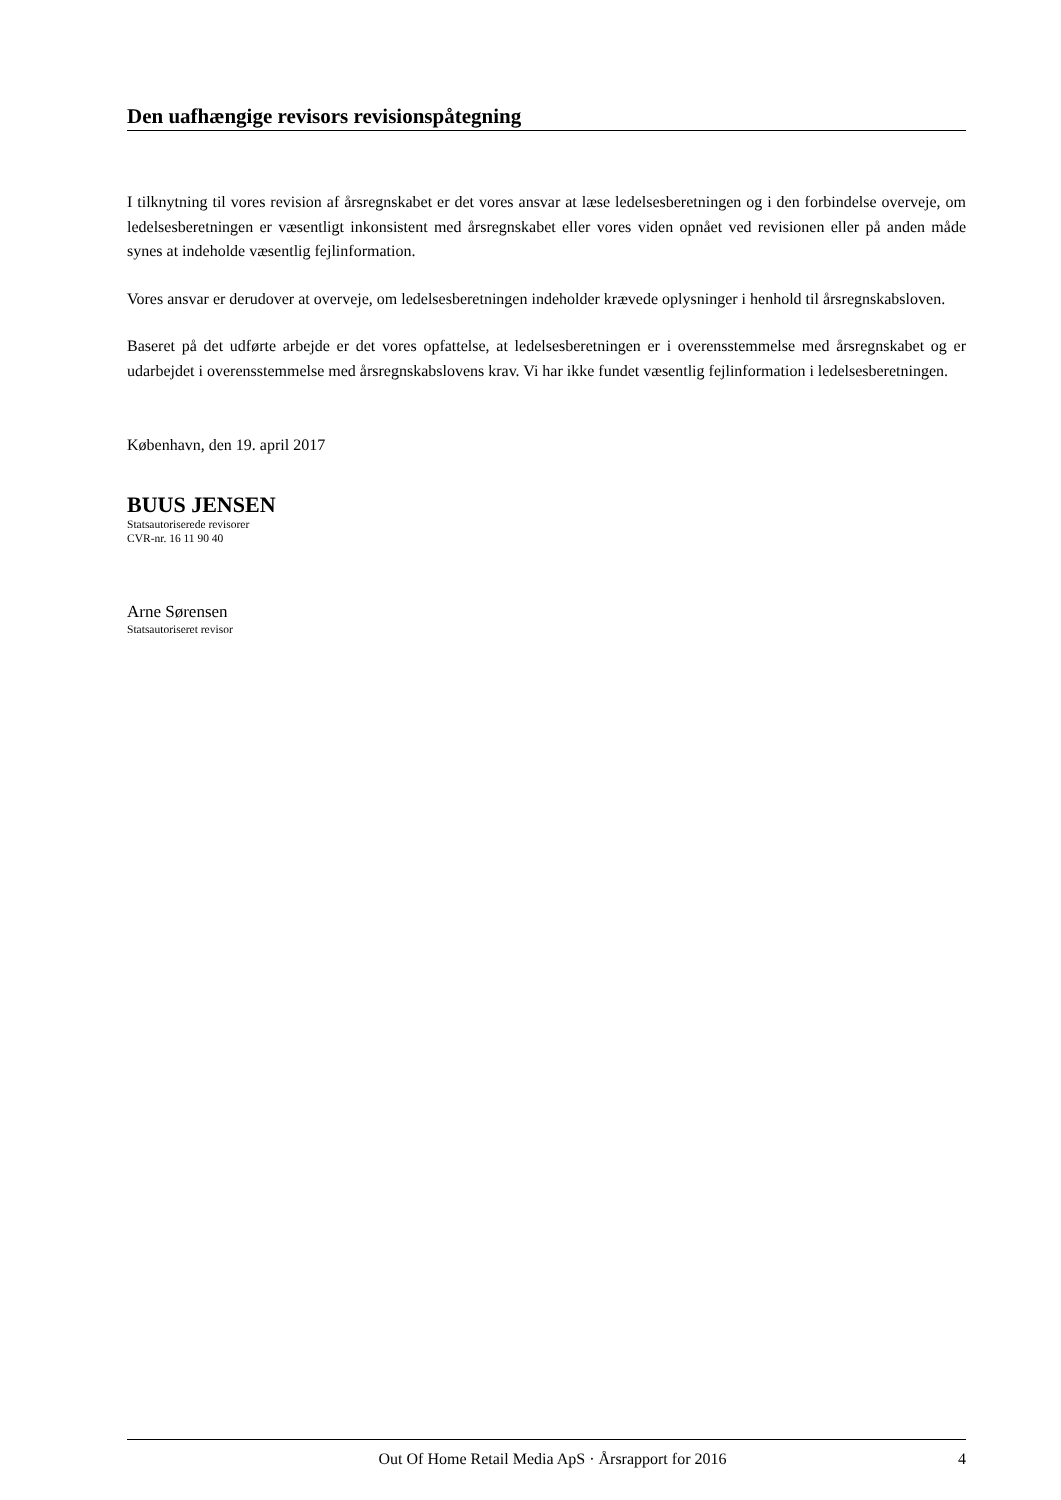Den uafhængige revisors revisionspåtegning
I tilknytning til vores revision af årsregnskabet er det vores ansvar at læse ledelsesberetningen og i den forbindelse overveje, om ledelsesberetningen er væsentligt inkonsistent med årsregnskabet eller vores viden opnået ved revisionen eller på anden måde synes at indeholde væsentlig fejlinformation.
Vores ansvar er derudover at overveje, om ledelsesberetningen indeholder krævede oplysninger i henhold til årsregnskabsloven.
Baseret på det udførte arbejde er det vores opfattelse, at ledelsesberetningen er i overensstemmelse med årsregnskabet og er udarbejdet i overensstemmelse med årsregnskabslovens krav. Vi har ikke fundet væsentlig fejlinformation i ledelsesberetningen.
København, den 19. april 2017
BUUS JENSEN
Statsautoriserede revisorer
CVR-nr. 16 11 90 40
Arne Sørensen
Statsautoriseret revisor
Out Of Home Retail Media ApS · Årsrapport for 2016 4